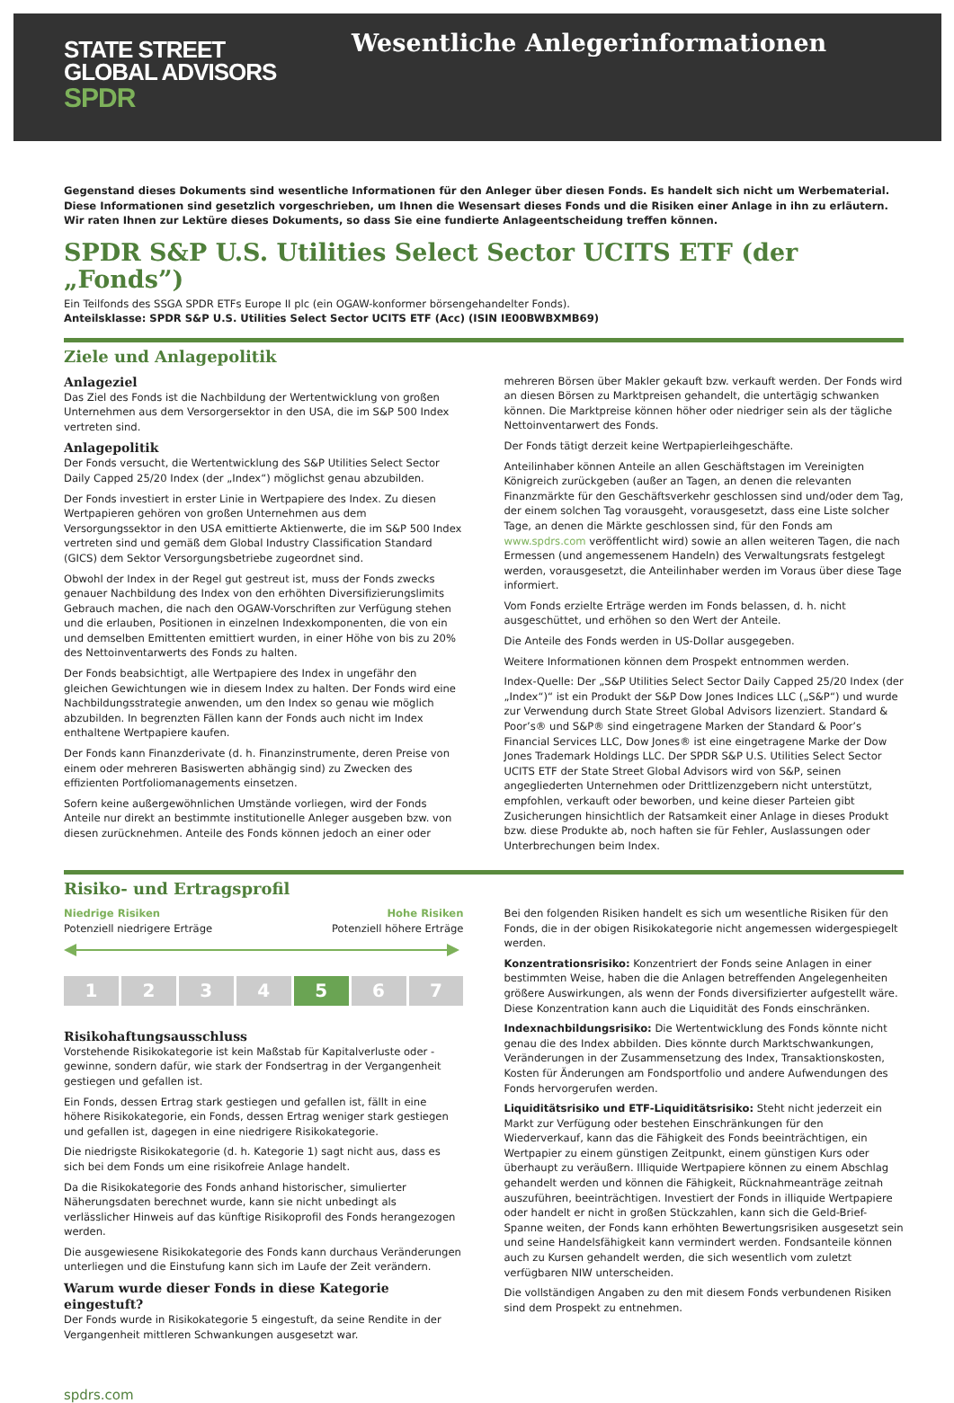STATE STREET
GLOBAL ADVISORS
SPDR
Wesentliche Anlegerinformationen
Gegenstand dieses Dokuments sind wesentliche Informationen für den Anleger über diesen Fonds. Es handelt sich nicht um Werbematerial. Diese Informationen sind gesetzlich vorgeschrieben, um Ihnen die Wesensart dieses Fonds und die Risiken einer Anlage in ihn zu erläutern. Wir raten Ihnen zur Lektüre dieses Dokuments, so dass Sie eine fundierte Anlageentscheidung treffen können.
SPDR S&P U.S. Utilities Select Sector UCITS ETF (der „Fonds”)
Ein Teilfonds des SSGA SPDR ETFs Europe II plc (ein OGAW-konformer börsengehandelter Fonds).
Anteilsklasse: SPDR S&P U.S. Utilities Select Sector UCITS ETF (Acc) (ISIN IE00BWBXMB69)
Ziele und Anlagepolitik
Anlageziel
Das Ziel des Fonds ist die Nachbildung der Wertentwicklung von großen Unternehmen aus dem Versorgersektor in den USA, die im S&P 500 Index vertreten sind.
Anlagepolitik
Der Fonds versucht, die Wertentwicklung des S&P Utilities Select Sector Daily Capped 25/20 Index (der „Index“) möglichst genau abzubilden.
Der Fonds investiert in erster Linie in Wertpapiere des Index. Zu diesen Wertpapieren gehören von großen Unternehmen aus dem Versorgungssektor in den USA emittierte Aktienwerte, die im S&P 500 Index vertreten sind und gemäß dem Global Industry Classification Standard (GICS) dem Sektor Versorgungsbetriebe zugeordnet sind.
Obwohl der Index in der Regel gut gestreut ist, muss der Fonds zwecks genauer Nachbildung des Index von den erhöhten Diversifizierungslimits Gebrauch machen, die nach den OGAW-Vorschriften zur Verfügung stehen und die erlauben, Positionen in einzelnen Indexkomponenten, die von ein und demselben Emittenten emittiert wurden, in einer Höhe von bis zu 20% des Nettoinventarwerts des Fonds zu halten.
Der Fonds beabsichtigt, alle Wertpapiere des Index in ungefähr den gleichen Gewichtungen wie in diesem Index zu halten. Der Fonds wird eine Nachbildungsstrategie anwenden, um den Index so genau wie möglich abzubilden. In begrenzten Fällen kann der Fonds auch nicht im Index enthaltene Wertpapiere kaufen.
Der Fonds kann Finanzderivate (d. h. Finanzinstrumente, deren Preise von einem oder mehreren Basiswerten abhängig sind) zu Zwecken des effizienten Portfoliomanagements einsetzen.
Sofern keine außergewöhnlichen Umstände vorliegen, wird der Fonds Anteile nur direkt an bestimmte institutionelle Anleger ausgeben bzw. von diesen zurücknehmen. Anteile des Fonds können jedoch an einer oder
mehreren Börsen über Makler gekauft bzw. verkauft werden. Der Fonds wird an diesen Börsen zu Marktpreisen gehandelt, die untertägig schwanken können. Die Marktpreise können höher oder niedriger sein als der tägliche Nettoinventarwert des Fonds.
Der Fonds tätigt derzeit keine Wertpapierleihgeschäfte.
Anteilinhaber können Anteile an allen Geschäftstagen im Vereinigten Königreich zurückgeben (außer an Tagen, an denen die relevanten Finanzmärkte für den Geschäftsverkehr geschlossen sind und/oder dem Tag, der einem solchen Tag vorausgeht, vorausgesetzt, dass eine Liste solcher Tage, an denen die Märkte geschlossen sind, für den Fonds am www.spdrs.com veröffentlicht wird) sowie an allen weiteren Tagen, die nach Ermessen (und angemessenem Handeln) des Verwaltungsrats festgelegt werden, vorausgesetzt, die Anteilinhaber werden im Voraus über diese Tage informiert.
Vom Fonds erzielte Erträge werden im Fonds belassen, d. h. nicht ausgeschüttet, und erhöhen so den Wert der Anteile.
Die Anteile des Fonds werden in US-Dollar ausgegeben.
Weitere Informationen können dem Prospekt entnommen werden.
Index-Quelle: Der „S&P Utilities Select Sector Daily Capped 25/20 Index (der „Index“)“ ist ein Produkt der S&P Dow Jones Indices LLC („S&P“) und wurde zur Verwendung durch State Street Global Advisors lizenziert. Standard & Poor’s® und S&P® sind eingetragene Marken der Standard & Poor’s Financial Services LLC, Dow Jones® ist eine eingetragene Marke der Dow Jones Trademark Holdings LLC. Der SPDR S&P U.S. Utilities Select Sector UCITS ETF der State Street Global Advisors wird von S&P, seinen angegliederten Unternehmen oder Drittlizenzgebern nicht unterstützt, empfohlen, verkauft oder beworben, und keine dieser Parteien gibt Zusicherungen hinsichtlich der Ratsamkeit einer Anlage in dieses Produkt bzw. diese Produkte ab, noch haften sie für Fehler, Auslassungen oder Unterbrechungen beim Index.
Risiko- und Ertragsprofil
Niedrige Risiken
Potenziell niedrigere Erträge
Hohe Risiken
Potenziell höhere Erträge
1 2 3 4 5 6 7
Risikohaftungsausschluss
Vorstehende Risikokategorie ist kein Maßstab für Kapitalverluste oder -gewinne, sondern dafür, wie stark der Fondsertrag in der Vergangenheit gestiegen und gefallen ist.
Ein Fonds, dessen Ertrag stark gestiegen und gefallen ist, fällt in eine höhere Risikokategorie, ein Fonds, dessen Ertrag weniger stark gestiegen und gefallen ist, dagegen in eine niedrigere Risikokategorie.
Die niedrigste Risikokategorie (d. h. Kategorie 1) sagt nicht aus, dass es sich bei dem Fonds um eine risikofreie Anlage handelt.
Da die Risikokategorie des Fonds anhand historischer, simulierter Näherungsdaten berechnet wurde, kann sie nicht unbedingt als verlässlicher Hinweis auf das künftige Risikoprofil des Fonds herangezogen werden.
Die ausgewiesene Risikokategorie des Fonds kann durchaus Veränderungen unterliegen und die Einstufung kann sich im Laufe der Zeit verändern.
Warum wurde dieser Fonds in diese Kategorie eingestuft?
Der Fonds wurde in Risikokategorie 5 eingestuft, da seine Rendite in der Vergangenheit mittleren Schwankungen ausgesetzt war.
Bei den folgenden Risiken handelt es sich um wesentliche Risiken für den Fonds, die in der obigen Risikokategorie nicht angemessen widergespiegelt werden.
Konzentrationsrisiko: Konzentriert der Fonds seine Anlagen in einer bestimmten Weise, haben die die Anlagen betreffenden Angelegenheiten größere Auswirkungen, als wenn der Fonds diversifizierter aufgestellt wäre. Diese Konzentration kann auch die Liquidität des Fonds einschränken.
Indexnachbildungsrisiko: Die Wertentwicklung des Fonds könnte nicht genau die des Index abbilden. Dies könnte durch Marktschwankungen, Veränderungen in der Zusammensetzung des Index, Transaktionskosten, Kosten für Änderungen am Fondsportfolio und andere Aufwendungen des Fonds hervorgerufen werden.
Liquiditätsrisiko und ETF-Liquiditätsrisiko: Steht nicht jederzeit ein Markt zur Verfügung oder bestehen Einschränkungen für den Wiederverkauf, kann das die Fähigkeit des Fonds beeinträchtigen, ein Wertpapier zu einem günstigen Zeitpunkt, einem günstigen Kurs oder überhaupt zu veräußern. Illiquide Wertpapiere können zu einem Abschlag gehandelt werden und können die Fähigkeit, Rücknahmeanträge zeitnah auszuführen, beeinträchtigen. Investiert der Fonds in illiquide Wertpapiere oder handelt er nicht in großen Stückzahlen, kann sich die Geld-Brief-Spanne weiten, der Fonds kann erhöhten Bewertungsrisiken ausgesetzt sein und seine Handelsfähigkeit kann vermindert werden. Fondsanteile können auch zu Kursen gehandelt werden, die sich wesentlich vom zuletzt verfügbaren NIW unterscheiden.
Die vollständigen Angaben zu den mit diesem Fonds verbundenen Risiken sind dem Prospekt zu entnehmen.
spdrs.com